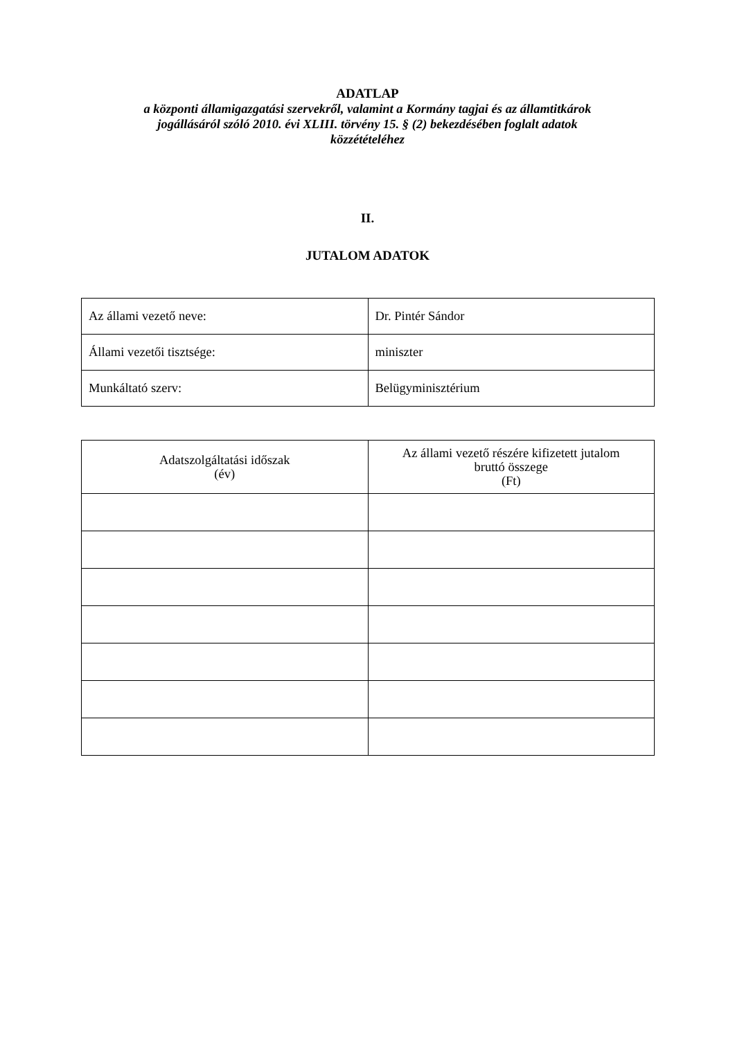ADATLAP
a központi államigazgatási szervekről, valamint a Kormány tagjai és az államtitkárok
jogállásáról szóló 2010. évi XLIII. törvény 15. § (2) bekezdésében foglalt adatok
közzétételéhez
II.
JUTALOM ADATOK
| Az állami vezető neve: | Dr. Pintér Sándor |
| Állami vezetői tisztsége: | miniszter |
| Munkáltató szerv: | Belügyminisztérium |
| Adatszolgáltatási időszak (év) | Az állami vezető részére kifizetett jutalom bruttó összege (Ft) |
| --- | --- |